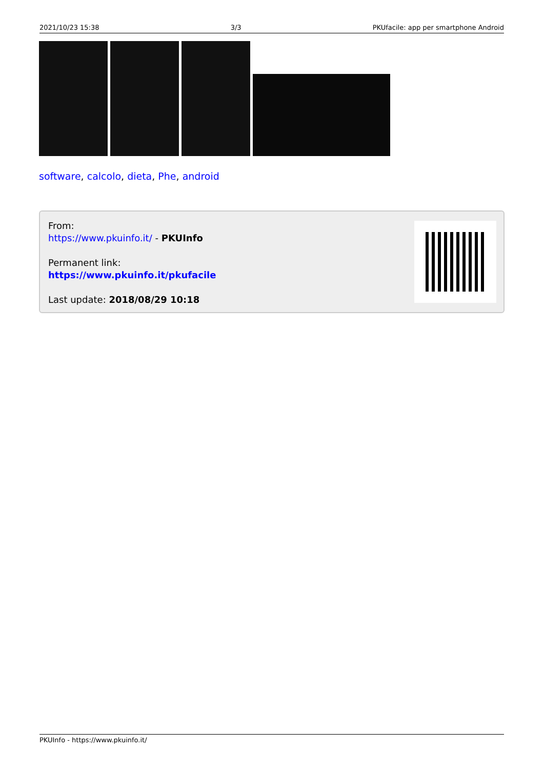2021/10/23 15:38 3/3 PKUfacile: app per smartphone Android
software, calcolo, dieta, Phe, android
From:
https://www.pkuinfo.it/ - PKUInfo
Permanent link:
https://www.pkuinfo.it/pkufacile
Last update: 2018/08/29 10:18
PKUInfo - https://www.pkuinfo.it/